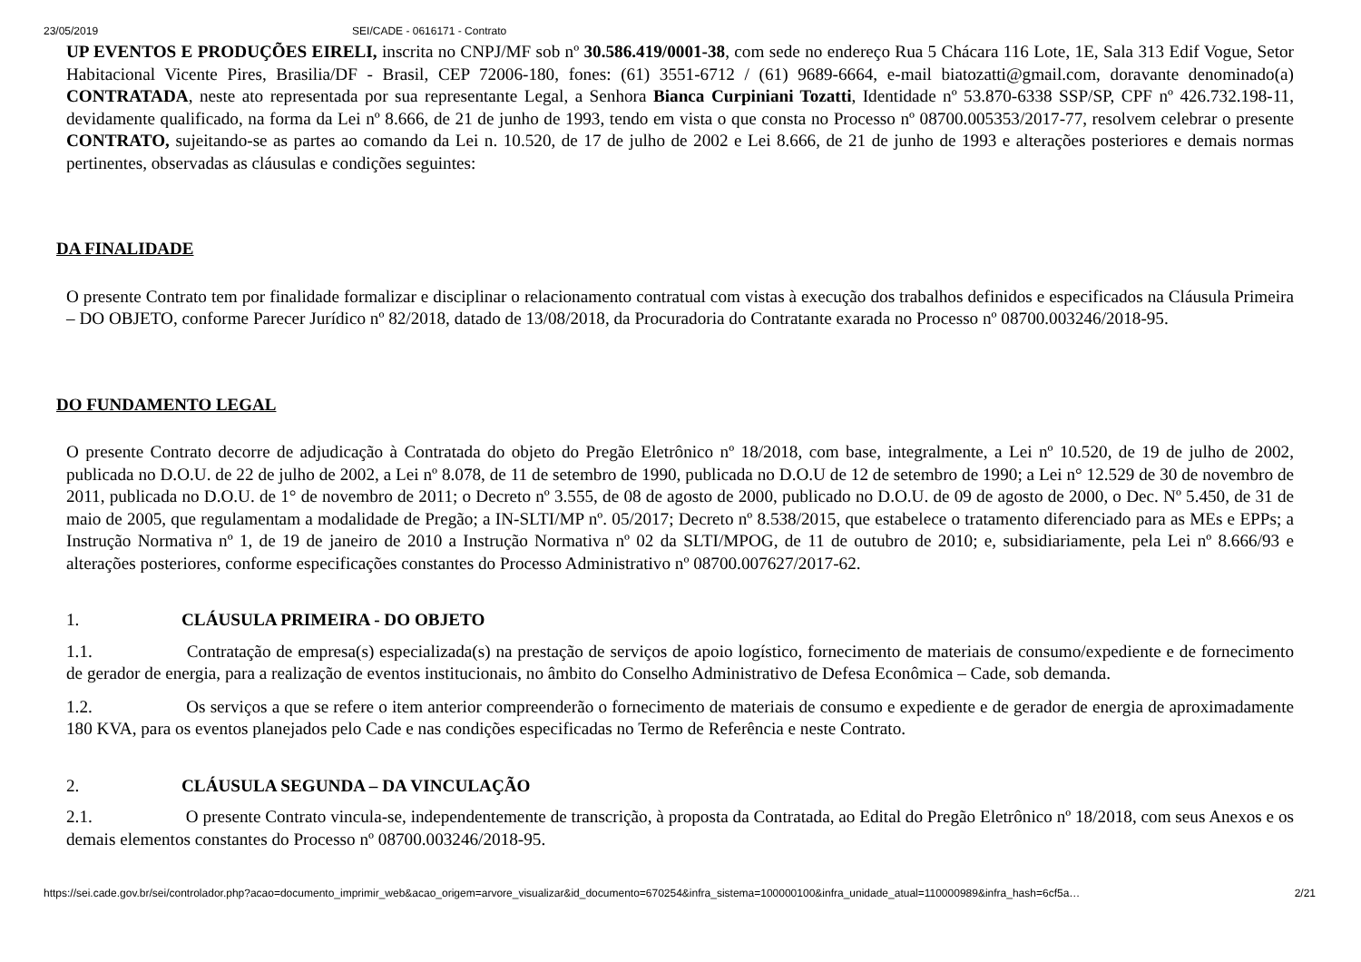23/05/2019 SEI/CADE - 0616171 - Contrato
UP EVENTOS E PRODUÇÕES EIRELI, inscrita no CNPJ/MF sob nº 30.586.419/0001-38, com sede no endereço Rua 5 Chácara 116 Lote, 1E, Sala 313 Edif Vogue, Setor Habitacional Vicente Pires, Brasilia/DF - Brasil, CEP 72006-180, fones: (61) 3551-6712 / (61) 9689-6664, e-mail biatozatti@gmail.com, doravante denominado(a) CONTRATADA, neste ato representada por sua representante Legal, a Senhora Bianca Curpiniani Tozatti, Identidade nº 53.870-6338 SSP/SP, CPF nº 426.732.198-11, devidamente qualificado, na forma da Lei nº 8.666, de 21 de junho de 1993, tendo em vista o que consta no Processo nº 08700.005353/2017-77, resolvem celebrar o presente CONTRATO, sujeitando-se as partes ao comando da Lei n. 10.520, de 17 de julho de 2002 e Lei 8.666, de 21 de junho de 1993 e alterações posteriores e demais normas pertinentes, observadas as cláusulas e condições seguintes:
DA FINALIDADE
O presente Contrato tem por finalidade formalizar e disciplinar o relacionamento contratual com vistas à execução dos trabalhos definidos e especificados na Cláusula Primeira – DO OBJETO, conforme Parecer Jurídico nº 82/2018, datado de 13/08/2018, da Procuradoria do Contratante exarada no Processo nº 08700.003246/2018-95.
DO FUNDAMENTO LEGAL
O presente Contrato decorre de adjudicação à Contratada do objeto do Pregão Eletrônico nº 18/2018, com base, integralmente, a Lei nº 10.520, de 19 de julho de 2002, publicada no D.O.U. de 22 de julho de 2002, a Lei nº 8.078, de 11 de setembro de 1990, publicada no D.O.U de 12 de setembro de 1990; a Lei n° 12.529 de 30 de novembro de 2011, publicada no D.O.U. de 1° de novembro de 2011; o Decreto nº 3.555, de 08 de agosto de 2000, publicado no D.O.U. de 09 de agosto de 2000, o Dec. Nº 5.450, de 31 de maio de 2005, que regulamentam a modalidade de Pregão; a IN-SLTI/MP nº. 05/2017; Decreto nº 8.538/2015, que estabelece o tratamento diferenciado para as MEs e EPPs; a Instrução Normativa nº 1, de 19 de janeiro de 2010 a Instrução Normativa nº 02 da SLTI/MPOG, de 11 de outubro de 2010; e, subsidiariamente, pela Lei nº 8.666/93 e alterações posteriores, conforme especificações constantes do Processo Administrativo nº 08700.007627/2017-62.
1. CLÁUSULA PRIMEIRA - DO OBJETO
1.1. Contratação de empresa(s) especializada(s) na prestação de serviços de apoio logístico, fornecimento de materiais de consumo/expediente e de fornecimento de gerador de energia, para a realização de eventos institucionais, no âmbito do Conselho Administrativo de Defesa Econômica – Cade, sob demanda.
1.2. Os serviços a que se refere o item anterior compreenderão o fornecimento de materiais de consumo e expediente e de gerador de energia de aproximadamente 180 KVA, para os eventos planejados pelo Cade e nas condições especificadas no Termo de Referência e neste Contrato.
2. CLÁUSULA SEGUNDA – DA VINCULAÇÃO
2.1. O presente Contrato vincula-se, independentemente de transcrição, à proposta da Contratada, ao Edital do Pregão Eletrônico nº 18/2018, com seus Anexos e os demais elementos constantes do Processo nº 08700.003246/2018-95.
https://sei.cade.gov.br/sei/controlador.php?acao=documento_imprimir_web&acao_origem=arvore_visualizar&id_documento=670254&infra_sistema=100000100&infra_unidade_atual=110000989&infra_hash=6cf5a… 2/21